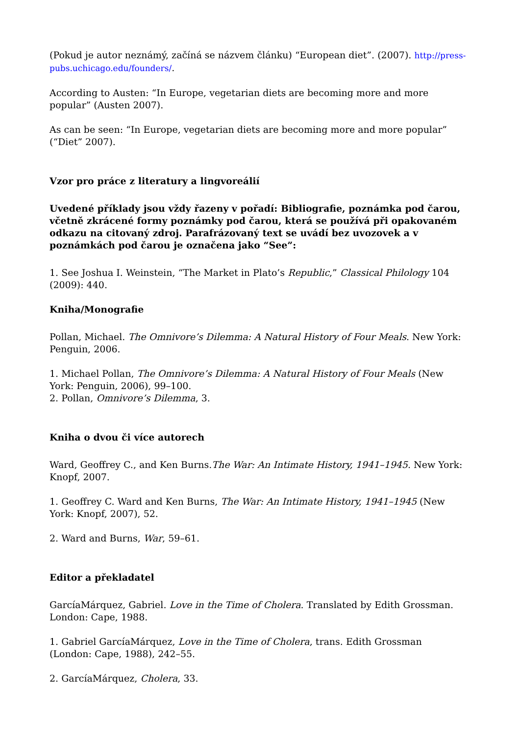(Pokud je autor neznámý, začíná se názvem článku) “European diet”. (2007). http://press-pubs.uchicago.edu/founders/.
According to Austen: “In Europe, vegetarian diets are becoming more and more popular” (Austen 2007).
As can be seen: “In Europe, vegetarian diets are becoming more and more popular” (“Diet” 2007).
Vzor pro práce z literatury a lingvoreálií
Uvedené příklady jsou vždy řazeny v pořadí: Bibliografie, poznámka pod čarou, včetně zkrácené formy poznámky pod čarou, která se používá při opakovaném odkazu na citovaný zdroj. Parafrázovaný text se uvádí bez uvozovek a v poznámkách pod čarou je označena jako “See”:
1. See Joshua I. Weinstein, “The Market in Plato’s Republic,” Classical Philology 104 (2009): 440.
Kniha/Monografie
Pollan, Michael. The Omnivore’s Dilemma: A Natural History of Four Meals. New York: Penguin, 2006.
1. Michael Pollan, The Omnivore’s Dilemma: A Natural History of Four Meals (New York: Penguin, 2006), 99–100.
2. Pollan, Omnivore’s Dilemma, 3.
Kniha o dvou či více autorech
Ward, Geoffrey C., and Ken Burns.The War: An Intimate History, 1941–1945. New York: Knopf, 2007.
1. Geoffrey C. Ward and Ken Burns, The War: An Intimate History, 1941–1945 (New York: Knopf, 2007), 52.
2. Ward and Burns, War, 59–61.
Editor a překladatel
GarcíaMárquez, Gabriel. Love in the Time of Cholera. Translated by Edith Grossman. London: Cape, 1988.
1. Gabriel GarcíaMárquez, Love in the Time of Cholera, trans. Edith Grossman (London: Cape, 1988), 242–55.
2. GarcíaMárquez, Cholera, 33.